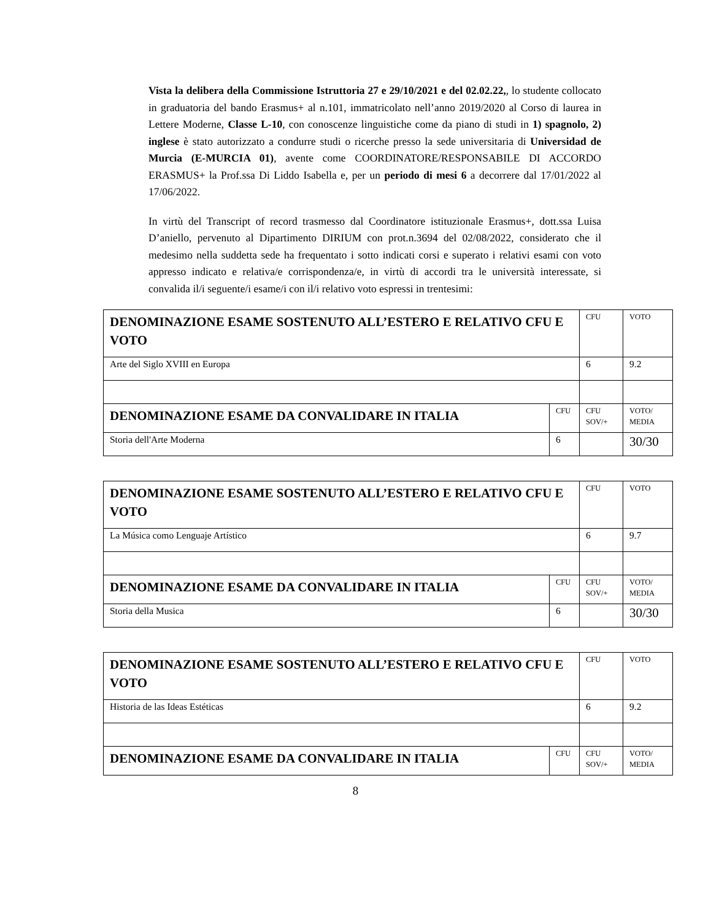Vista la delibera della Commissione Istruttoria 27 e 29/10/2021 e del 02.02.22,, lo studente collocato in graduatoria del bando Erasmus+ al n.101, immatricolato nell’anno 2019/2020 al Corso di laurea in Lettere Moderne, Classe L-10, con conoscenze linguistiche come da piano di studi in 1) spagnolo, 2) inglese è stato autorizzato a condurre studi o ricerche presso la sede universitaria di Universidad de Murcia (E-MURCIA 01), avente come COORDINATORE/RESPONSABILE DI ACCORDO ERASMUS+ la Prof.ssa Di Liddo Isabella e, per un periodo di mesi 6 a decorrere dal 17/01/2022 al 17/06/2022.
In virtù del Transcript of record trasmesso dal Coordinatore istituzionale Erasmus+, dott.ssa Luisa D’aniello, pervenuto al Dipartimento DIRIUM con prot.n.3694 del 02/08/2022, considerato che il medesimo nella suddetta sede ha frequentato i sotto indicati corsi e superato i relativi esami con voto appresso indicato e relativa/e corrispondenza/e, in virtù di accordi tra le università interessate, si convalida il/i seguente/i esame/i con il/i relativo voto espressi in trentesimi:
| DENOMINAZIONE ESAME SOSTENUTO ALL’ESTERO E RELATIVO CFU E VOTO | | CFU | VOTO |
| Arte del Siglo XVIII en Europa | | 6 | 9.2 |
| DENOMINAZIONE ESAME DA CONVALIDARE IN ITALIA | CFU | CFU SOV/+ | VOTO/ MEDIA |
| Storia dell'Arte Moderna | 6 | | 30/30 |
| DENOMINAZIONE ESAME SOSTENUTO ALL’ESTERO E RELATIVO CFU E VOTO | | CFU | VOTO |
| La Música como Lenguaje Artístico | | 6 | 9.7 |
| DENOMINAZIONE ESAME DA CONVALIDARE IN ITALIA | CFU | CFU SOV/+ | VOTO/ MEDIA |
| Storia della Musica | 6 | | 30/30 |
| DENOMINAZIONE ESAME SOSTENUTO ALL’ESTERO E RELATIVO CFU E VOTO | | CFU | VOTO |
| Historia de las Ideas Estéticas | | 6 | 9.2 |
| DENOMINAZIONE ESAME DA CONVALIDARE IN ITALIA | CFU | CFU SOV/+ | VOTO/ MEDIA |
8